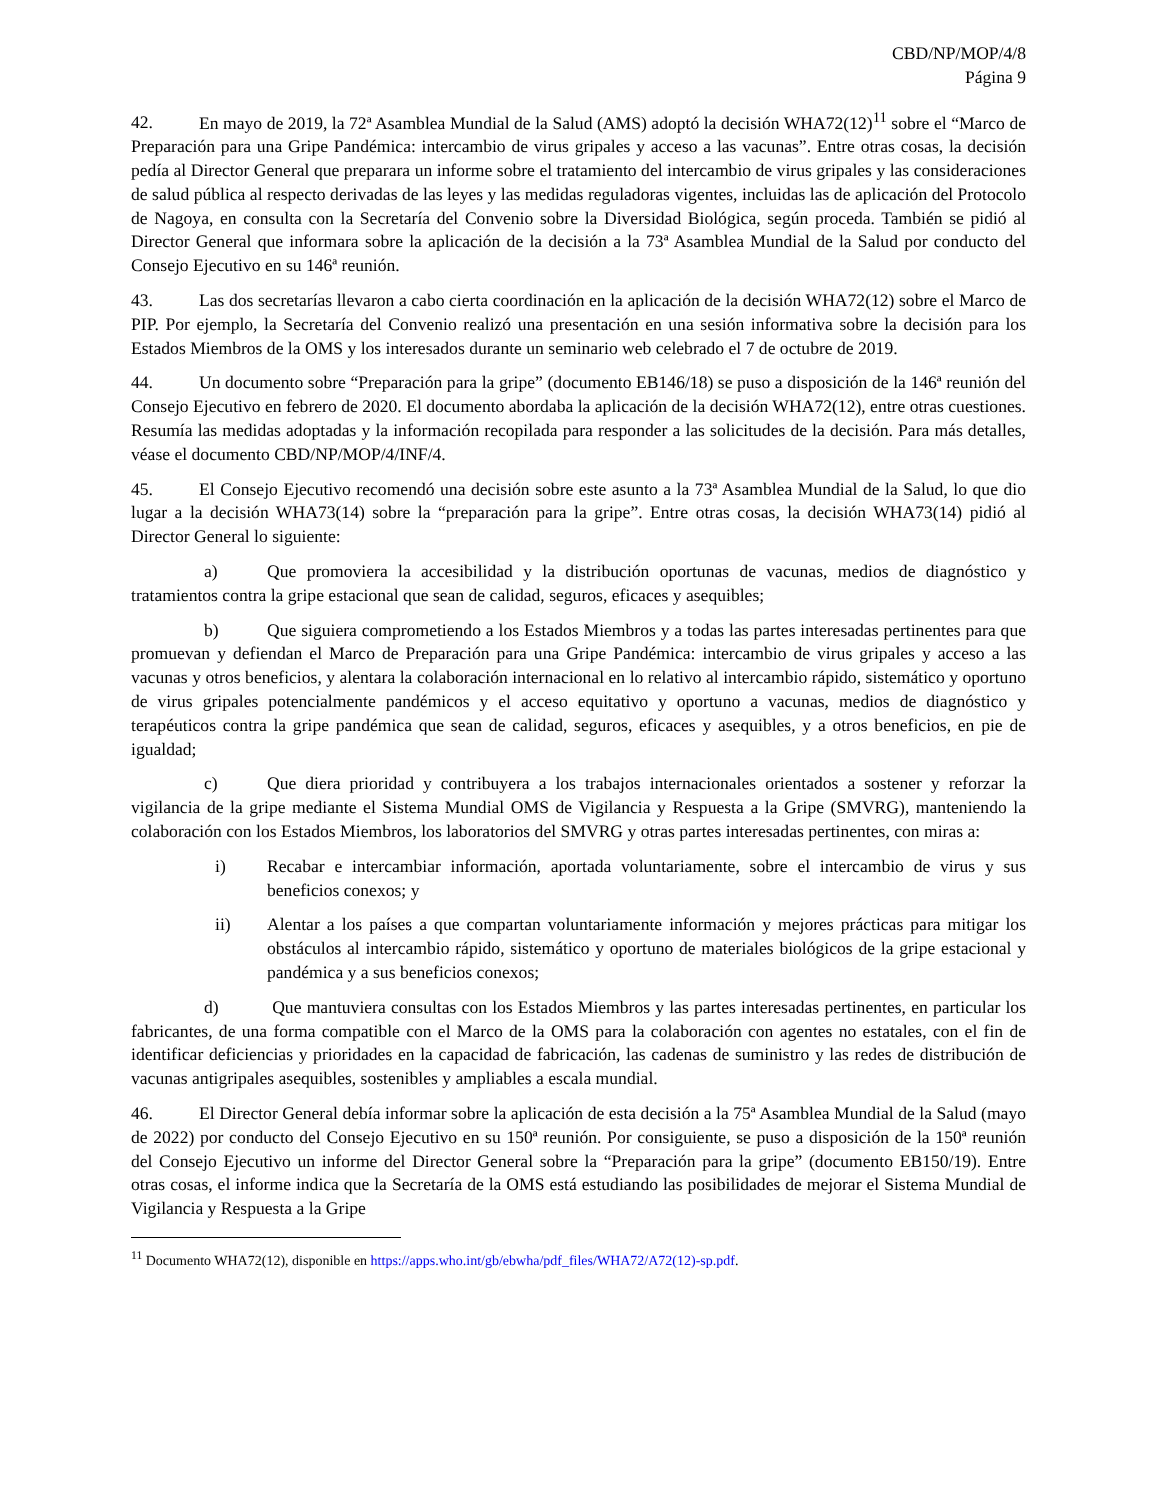CBD/NP/MOP/4/8
Página 9
42. En mayo de 2019, la 72ª Asamblea Mundial de la Salud (AMS) adoptó la decisión WHA72(12)<sup>11</sup> sobre el “Marco de Preparación para una Gripe Pandémica: intercambio de virus gripales y acceso a las vacunas”. Entre otras cosas, la decisión pedía al Director General que preparara un informe sobre el tratamiento del intercambio de virus gripales y las consideraciones de salud pública al respecto derivadas de las leyes y las medidas reguladoras vigentes, incluidas las de aplicación del Protocolo de Nagoya, en consulta con la Secretaría del Convenio sobre la Diversidad Biológica, según proceda. También se pidió al Director General que informara sobre la aplicación de la decisión a la 73ª Asamblea Mundial de la Salud por conducto del Consejo Ejecutivo en su 146ª reunión.
43. Las dos secretarías llevaron a cabo cierta coordinación en la aplicación de la decisión WHA72(12) sobre el Marco de PIP. Por ejemplo, la Secretaría del Convenio realizó una presentación en una sesión informativa sobre la decisión para los Estados Miembros de la OMS y los interesados durante un seminario web celebrado el 7 de octubre de 2019.
44. Un documento sobre “Preparación para la gripe” (documento EB146/18) se puso a disposición de la 146ª reunión del Consejo Ejecutivo en febrero de 2020. El documento abordaba la aplicación de la decisión WHA72(12), entre otras cuestiones. Resumía las medidas adoptadas y la información recopilada para responder a las solicitudes de la decisión. Para más detalles, véase el documento CBD/NP/MOP/4/INF/4.
45. El Consejo Ejecutivo recomendó una decisión sobre este asunto a la 73ª Asamblea Mundial de la Salud, lo que dio lugar a la decisión WHA73(14) sobre la “preparación para la gripe”. Entre otras cosas, la decisión WHA73(14) pidió al Director General lo siguiente:
a) Que promoviera la accesibilidad y la distribución oportunas de vacunas, medios de diagnóstico y tratamientos contra la gripe estacional que sean de calidad, seguros, eficaces y asequibles;
b) Que siguiera comprometiendo a los Estados Miembros y a todas las partes interesadas pertinentes para que promuevan y defiendan el Marco de Preparación para una Gripe Pandémica: intercambio de virus gripales y acceso a las vacunas y otros beneficios, y alentara la colaboración internacional en lo relativo al intercambio rápido, sistemático y oportuno de virus gripales potencialmente pandémicos y el acceso equitativo y oportuno a vacunas, medios de diagnóstico y terapéuticos contra la gripe pandémica que sean de calidad, seguros, eficaces y asequibles, y a otros beneficios, en pie de igualdad;
c) Que diera prioridad y contribuyera a los trabajos internacionales orientados a sostener y reforzar la vigilancia de la gripe mediante el Sistema Mundial OMS de Vigilancia y Respuesta a la Gripe (SMVRG), manteniendo la colaboración con los Estados Miembros, los laboratorios del SMVRG y otras partes interesadas pertinentes, con miras a:
i) Recabar e intercambiar información, aportada voluntariamente, sobre el intercambio de virus y sus beneficios conexos; y
ii) Alentar a los países a que compartan voluntariamente información y mejores prácticas para mitigar los obstáculos al intercambio rápido, sistemático y oportuno de materiales biológicos de la gripe estacional y pandémica y a sus beneficios conexos;
d) Que mantuviera consultas con los Estados Miembros y las partes interesadas pertinentes, en particular los fabricantes, de una forma compatible con el Marco de la OMS para la colaboración con agentes no estatales, con el fin de identificar deficiencias y prioridades en la capacidad de fabricación, las cadenas de suministro y las redes de distribución de vacunas antigripales asequibles, sostenibles y ampliables a escala mundial.
46. El Director General debía informar sobre la aplicación de esta decisión a la 75ª Asamblea Mundial de la Salud (mayo de 2022) por conducto del Consejo Ejecutivo en su 150ª reunión. Por consiguiente, se puso a disposición de la 150ª reunión del Consejo Ejecutivo un informe del Director General sobre la “Preparación para la gripe” (documento EB150/19). Entre otras cosas, el informe indica que la Secretaría de la OMS está estudiando las posibilidades de mejorar el Sistema Mundial de Vigilancia y Respuesta a la Gripe
<sup>11</sup> Documento WHA72(12), disponible en https://apps.who.int/gb/ebwha/pdf_files/WHA72/A72(12)-sp.pdf.